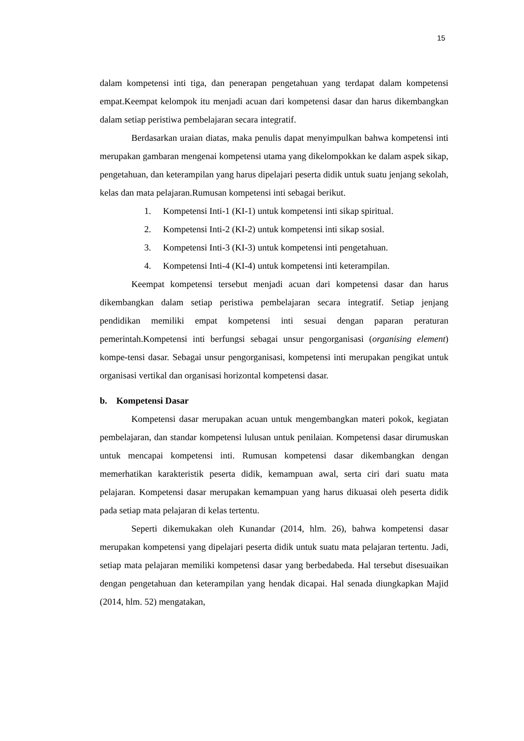15
dalam kompetensi inti tiga, dan penerapan pengetahuan yang terdapat dalam kompetensi empat.Keempat kelompok itu menjadi acuan dari kompetensi dasar dan harus dikembangkan dalam setiap peristiwa pembelajaran secara integratif.
Berdasarkan uraian diatas, maka penulis dapat menyimpulkan bahwa kompetensi inti merupakan gambaran mengenai kompetensi utama yang dikelompokkan ke dalam aspek sikap, pengetahuan, dan keterampilan yang harus dipelajari peserta didik untuk suatu jenjang sekolah, kelas dan mata pelajaran.Rumusan kompetensi inti sebagai berikut.
1. Kompetensi Inti-1 (KI-1) untuk kompetensi inti sikap spiritual.
2. Kompetensi Inti-2 (KI-2) untuk kompetensi inti sikap sosial.
3. Kompetensi Inti-3 (KI-3) untuk kompetensi inti pengetahuan.
4. Kompetensi Inti-4 (KI-4) untuk kompetensi inti keterampilan.
Keempat kompetensi tersebut menjadi acuan dari kompetensi dasar dan harus dikembangkan dalam setiap peristiwa pembelajaran secara integratif. Setiap jenjang pendidikan memiliki empat kompetensi inti sesuai dengan paparan peraturan pemerintah.Kompetensi inti berfungsi sebagai unsur pengorganisasi (organising element) kompe-tensi dasar. Sebagai unsur pengorganisasi, kompetensi inti merupakan pengikat untuk organisasi vertikal dan organisasi horizontal kompetensi dasar.
b. Kompetensi Dasar
Kompetensi dasar merupakan acuan untuk mengembangkan materi pokok, kegiatan pembelajaran, dan standar kompetensi lulusan untuk penilaian. Kompetensi dasar dirumuskan untuk mencapai kompetensi inti. Rumusan kompetensi dasar dikembangkan dengan memerhatikan karakteristik peserta didik, kemampuan awal, serta ciri dari suatu mata pelajaran. Kompetensi dasar merupakan kemampuan yang harus dikuasai oleh peserta didik pada setiap mata pelajaran di kelas tertentu.
Seperti dikemukakan oleh Kunandar (2014, hlm. 26), bahwa kompetensi dasar merupakan kompetensi yang dipelajari peserta didik untuk suatu mata pelajaran tertentu. Jadi, setiap mata pelajaran memiliki kompetensi dasar yang berbedabeda. Hal tersebut disesuaikan dengan pengetahuan dan keterampilan yang hendak dicapai. Hal senada diungkapkan Majid (2014, hlm. 52) mengatakan,